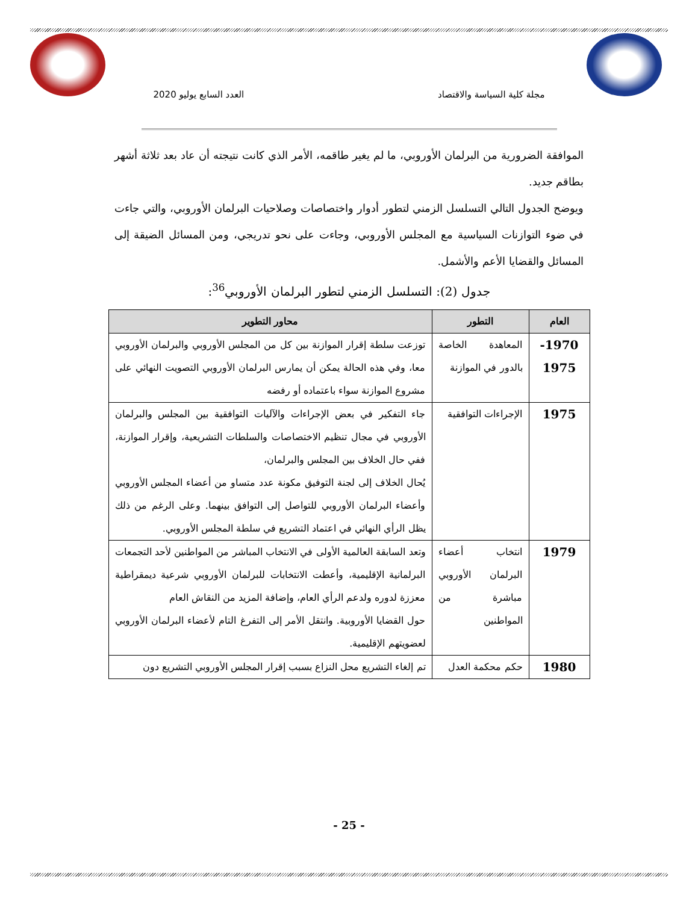مجلة كلية السياسة والاقتصاد العدد السابع يوليو 2020
الموافقة الضرورية من البرلمان الأوروبي، ما لم يغير طاقمه، الأمر الذي كانت نتيجته أن عاد بعد ثلاثة أشهر بطاقم جديد.
ويوضح الجدول التالي التسلسل الزمني لتطور أدوار واختصاصات وصلاحيات البرلمان الأوروبي، والتي جاءت في ضوء التوازنات السياسية مع المجلس الأوروبي، وجاءت على نحو تدريجي، ومن المسائل الضيقة إلى المسائل والقضايا الأعم والأشمل.
جدول (2): التسلسل الزمني لتطور البرلمان الأوروبي<sup>36</sup>:
| العام | التطور | محاور التطوير |
| --- | --- | --- |
| 1970- 1975 | المعاهدة الخاصة بالدور في الموازنة | توزعت سلطة إقرار الموازنة بين كل من المجلس الأوروبي والبرلمان الأوروبي معا، وفي هذه الحالة يمكن أن يمارس البرلمان الأوروبي التصويت النهائي على مشروع الموازنة سواء باعتماده أو رفضه |
| 1975 | الإجراءات التوافقية | جاء التفكير في بعض الإجراءات والآليات التوافقية بين المجلس والبرلمان الأوروبي في مجال تنظيم الاختصاصات والسلطات التشريعية، وإقرار الموازنة، ففي حال الخلاف بين المجلس والبرلمان، يُحال الخلاف إلى لجنة التوفيق مكونة عدد متساو من أعضاء المجلس الأوروبي وأعضاء البرلمان الأوروبي للتواصل إلى التوافق بينهما. وعلى الرغم من ذلك يظل الرأي النهائي في اعتماد التشريع في سلطة المجلس الأوروبي. |
| 1979 | انتخاب أعضاء البرلمان الأوروبي مباشرة من المواطنين | وتعد السابقة العالمية الأولى في الانتخاب المباشر من المواطنين لأحد التجمعات البرلمانية الإقليمية، وأعطت الانتخابات للبرلمان الأوروبي شرعية ديمقراطية معززة لدوره ولدعم الرأي العام، وإضافة المزيد من النقاش العام حول القضايا الأوروبية. وانتقل الأمر إلى التفرغ التام لأعضاء البرلمان الأوروبي لعضويتهم الإقليمية. |
| 1980 | حكم محكمة العدل | تم إلغاء التشريع محل النزاع بسبب إقرار المجلس الأوروبي التشريع دون |
- 25 -